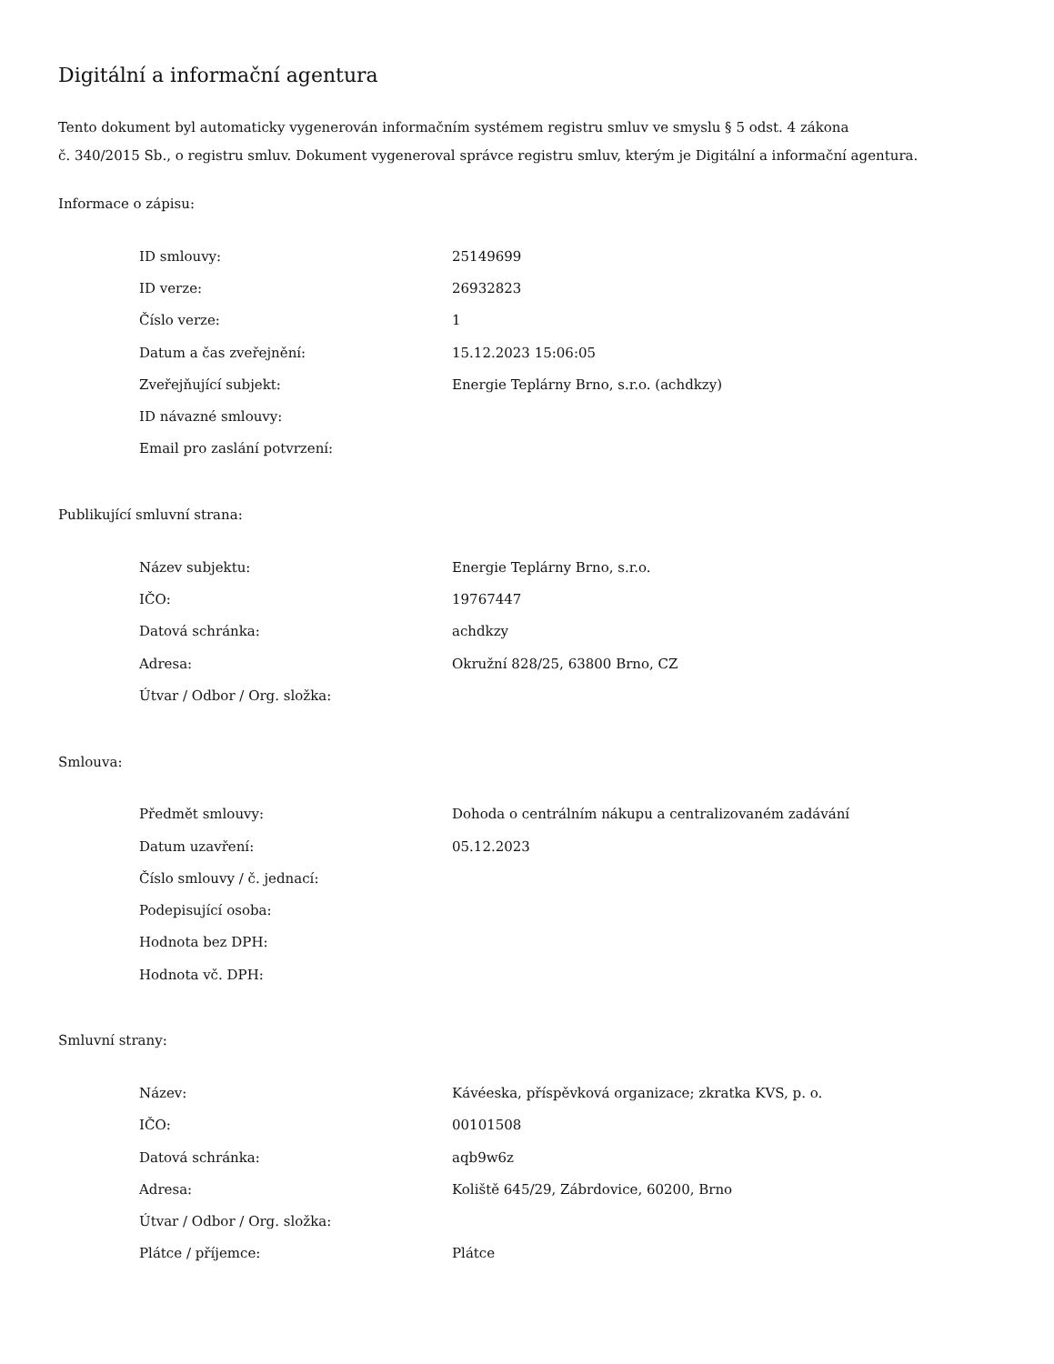Digitální a informační agentura
Tento dokument byl automaticky vygenerován informačním systémem registru smluv ve smyslu § 5 odst. 4 zákona
č. 340/2015 Sb., o registru smluv. Dokument vygeneroval správce registru smluv, kterým je Digitální a informační agentura.
Informace o zápisu:
| ID smlouvy: | 25149699 |
| ID verze: | 26932823 |
| Číslo verze: | 1 |
| Datum a čas zveřejnění: | 15.12.2023 15:06:05 |
| Zveřejňující subjekt: | Energie Teplárny Brno, s.r.o. (achdkzy) |
| ID návazné smlouvy: | |
| Email pro zaslání potvrzení: | |
Publikující smluvní strana:
| Název subjektu: | Energie Teplárny Brno, s.r.o. |
| IČO: | 19767447 |
| Datová schránka: | achdkzy |
| Adresa: | Okružní 828/25, 63800 Brno, CZ |
| Útvar / Odbor / Org. složka: | |
Smlouva:
| Předmět smlouvy: | Dohoda o centrálním nákupu a centralizovaném zadávání |
| Datum uzavření: | 05.12.2023 |
| Číslo smlouvy / č. jednací: | |
| Podepisující osoba: | |
| Hodnota bez DPH: | |
| Hodnota vč. DPH: | |
Smluvní strany:
| Název: | Kávéeska, příspěvková organizace; zkratka KVS, p. o. |
| IČO: | 00101508 |
| Datová schránka: | aqb9w6z |
| Adresa: | Koliště 645/29, Zábrdovice, 60200, Brno |
| Útvar / Odbor / Org. složka: | |
| Plátce / příjemce: | Plátce |